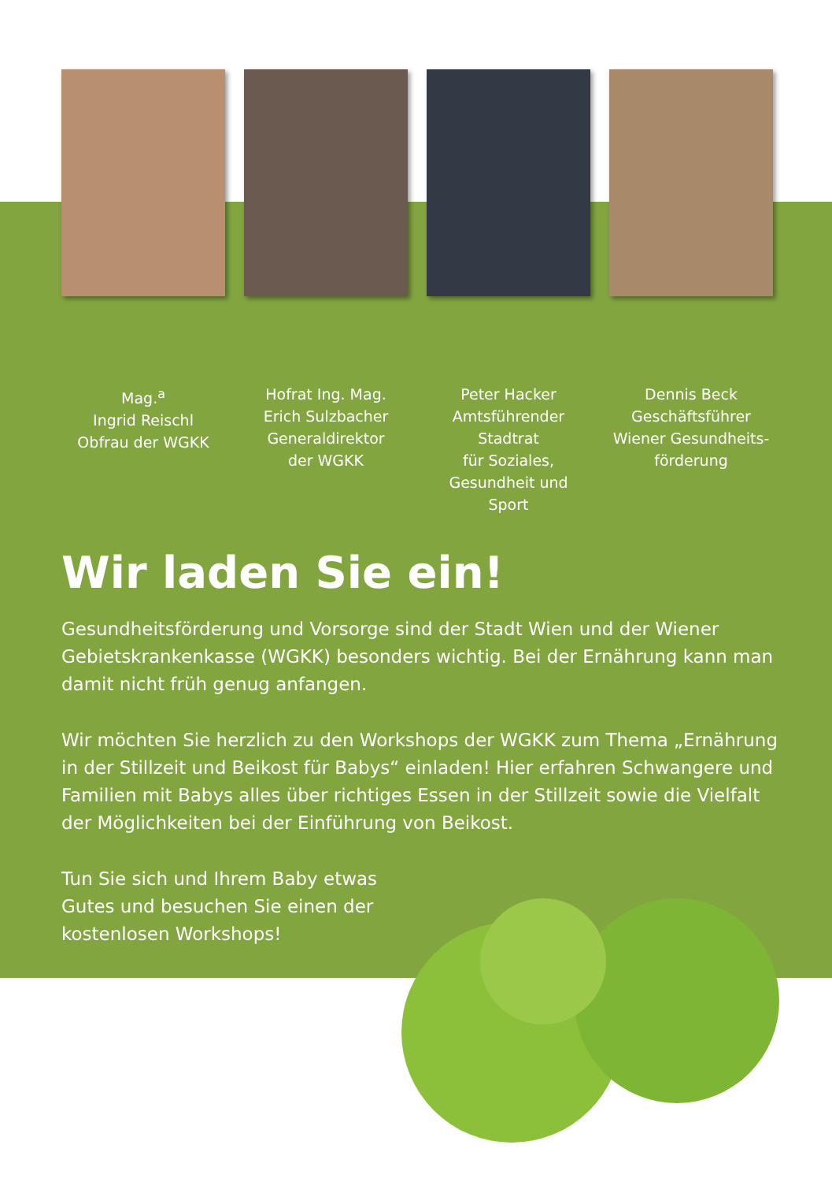Mag.<sup>a</sup>
Ingrid Reischl
Obfrau der WGKK
Hofrat Ing. Mag.
Erich Sulzbacher
Generaldirektor
der WGKK
Peter Hacker
Amtsführender Stadtrat
für Soziales,
Gesundheit und Sport
Dennis Beck
Geschäftsführer
Wiener Gesundheits-
förderung
Wir laden Sie ein!
Gesundheitsförderung und Vorsorge sind der Stadt Wien und der Wiener Gebietskrankenkasse (WGKK) besonders wichtig. Bei der Ernährung kann man damit nicht früh genug anfangen.
Wir möchten Sie herzlich zu den Workshops der WGKK zum Thema „Ernährung in der Stillzeit und Beikost für Babys“ einladen! Hier erfahren Schwangere und Familien mit Babys alles über richtiges Essen in der Stillzeit sowie die Vielfalt der Möglichkeiten bei der Einführung von Beikost.
Tun Sie sich und Ihrem Baby etwas Gutes und besuchen Sie einen der kostenlosen Workshops!